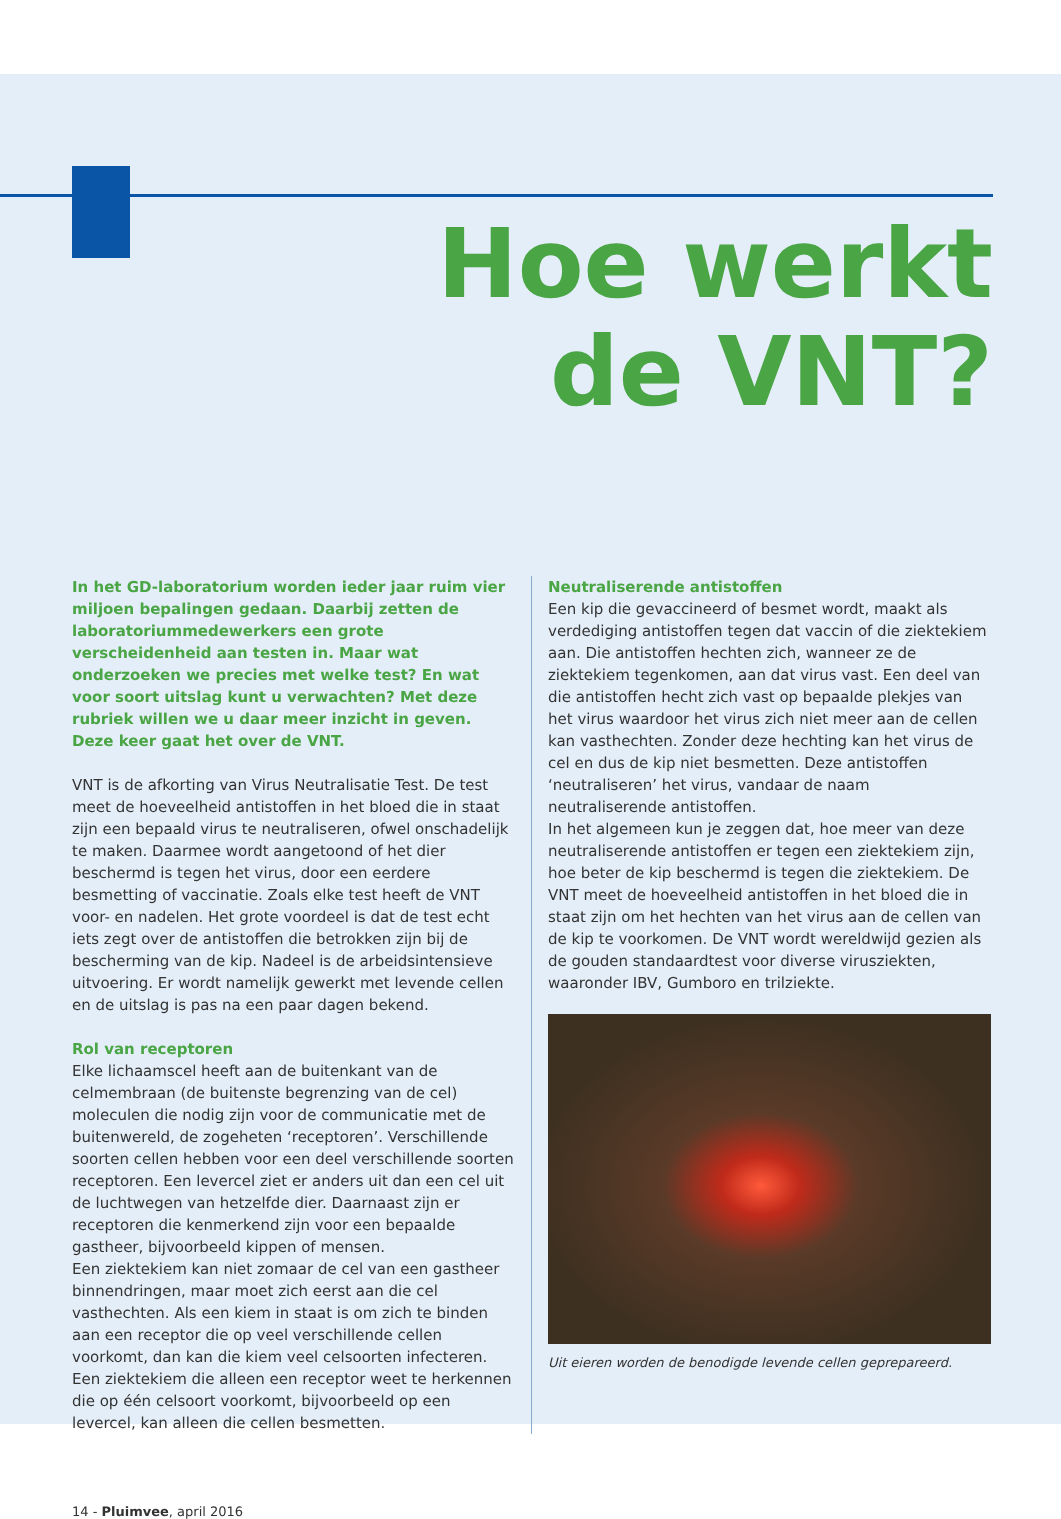Hoe werkt
de VNT?
In het GD-laboratorium worden ieder jaar ruim vier miljoen bepalingen gedaan. Daarbij zetten de laboratoriummedewerkers een grote verscheidenheid aan testen in. Maar wat onderzoeken we precies met welke test? En wat voor soort uitslag kunt u verwachten? Met deze rubriek willen we u daar meer inzicht in geven. Deze keer gaat het over de VNT.
VNT is de afkorting van Virus Neutralisatie Test. De test meet de hoeveelheid antistoffen in het bloed die in staat zijn een bepaald virus te neutraliseren, ofwel onschadelijk te maken. Daarmee wordt aangetoond of het dier beschermd is tegen het virus, door een eerdere besmetting of vaccinatie. Zoals elke test heeft de VNT voor- en nadelen. Het grote voordeel is dat de test echt iets zegt over de antistoffen die betrokken zijn bij de bescherming van de kip. Nadeel is de arbeidsintensieve uitvoering. Er wordt namelijk gewerkt met levende cellen en de uitslag is pas na een paar dagen bekend.
Rol van receptoren
Elke lichaamscel heeft aan de buitenkant van de celmembraan (de buitenste begrenzing van de cel) moleculen die nodig zijn voor de communicatie met de buitenwereld, de zogeheten ‘receptoren’. Verschillende soorten cellen hebben voor een deel verschillende soorten receptoren. Een levercel ziet er anders uit dan een cel uit de luchtwegen van hetzelfde dier. Daarnaast zijn er receptoren die kenmerkend zijn voor een bepaalde gastheer, bijvoorbeeld kippen of mensen.
Een ziektekiem kan niet zomaar de cel van een gastheer binnendringen, maar moet zich eerst aan die cel vasthechten. Als een kiem in staat is om zich te binden aan een receptor die op veel verschillende cellen voorkomt, dan kan die kiem veel celsoorten infecteren. Een ziektekiem die alleen een receptor weet te herkennen die op één celsoort voorkomt, bijvoorbeeld op een levercel, kan alleen die cellen besmetten.
Neutraliserende antistoffen
Een kip die gevaccineerd of besmet wordt, maakt als verdediging antistoffen tegen dat vaccin of die ziektekiem aan. Die antistoffen hechten zich, wanneer ze de ziektekiem tegenkomen, aan dat virus vast. Een deel van die antistoffen hecht zich vast op bepaalde plekjes van het virus waardoor het virus zich niet meer aan de cellen kan vasthechten. Zonder deze hechting kan het virus de cel en dus de kip niet besmetten. Deze antistoffen ‘neutraliseren’ het virus, vandaar de naam neutraliserende antistoffen.
In het algemeen kun je zeggen dat, hoe meer van deze neutraliserende antistoffen er tegen een ziektekiem zijn, hoe beter de kip beschermd is tegen die ziektekiem. De VNT meet de hoeveelheid antistoffen in het bloed die in staat zijn om het hechten van het virus aan de cellen van de kip te voorkomen. De VNT wordt wereldwijd gezien als de gouden standaardtest voor diverse virusziekten, waaronder IBV, Gumboro en trilziekte.
Uit eieren worden de benodigde levende cellen geprepareerd.
14 - Pluimvee, april 2016